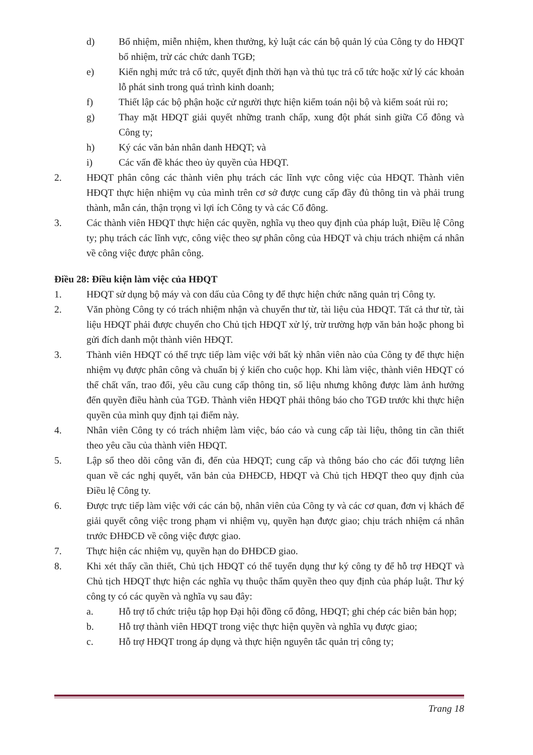d) Bổ nhiệm, miễn nhiệm, khen thưởng, kỷ luật các cán bộ quản lý của Công ty do HĐQT bổ nhiệm, trừ các chức danh TGĐ;
e) Kiến nghị mức trả cổ tức, quyết định thời hạn và thủ tục trả cổ tức hoặc xử lý các khoản lỗ phát sinh trong quá trình kinh doanh;
f) Thiết lập các bộ phận hoặc cử người thực hiện kiểm toán nội bộ và kiểm soát rủi ro;
g) Thay mặt HĐQT giải quyết những tranh chấp, xung đột phát sinh giữa Cổ đông và Công ty;
h) Ký các văn bản nhân danh HĐQT; và
i) Các vấn đề khác theo ủy quyền của HĐQT.
2. HĐQT phân công các thành viên phụ trách các lĩnh vực công việc của HĐQT. Thành viên HĐQT thực hiện nhiệm vụ của mình trên cơ sở được cung cấp đầy đủ thông tin và phải trung thành, mẫn cán, thận trọng vì lợi ích Công ty và các Cổ đông.
3. Các thành viên HĐQT thực hiện các quyền, nghĩa vụ theo quy định của pháp luật, Điều lệ Công ty; phụ trách các lĩnh vực, công việc theo sự phân công của HĐQT và chịu trách nhiệm cá nhân về công việc được phân công.
Điều 28: Điều kiện làm việc của HĐQT
1. HĐQT sử dụng bộ máy và con dấu của Công ty để thực hiện chức năng quản trị Công ty.
2. Văn phòng Công ty có trách nhiệm nhận và chuyển thư từ, tài liệu của HĐQT. Tất cả thư từ, tài liệu HĐQT phải được chuyển cho Chủ tịch HĐQT xử lý, trừ trường hợp văn bản hoặc phong bì gửi đích danh một thành viên HĐQT.
3. Thành viên HĐQT có thể trực tiếp làm việc với bất kỳ nhân viên nào của Công ty để thực hiện nhiệm vụ được phân công và chuẩn bị ý kiến cho cuộc họp. Khi làm việc, thành viên HĐQT có thể chất vấn, trao đổi, yêu cầu cung cấp thông tin, số liệu nhưng không được làm ảnh hưởng đến quyền điều hành của TGĐ. Thành viên HĐQT phải thông báo cho TGĐ trước khi thực hiện quyền của mình quy định tại điểm này.
4. Nhân viên Công ty có trách nhiệm làm việc, báo cáo và cung cấp tài liệu, thông tin cần thiết theo yêu cầu của thành viên HĐQT.
5. Lập sổ theo dõi công văn đi, đến của HĐQT; cung cấp và thông báo cho các đối tượng liên quan về các nghị quyết, văn bản của ĐHĐCĐ, HĐQT và Chủ tịch HĐQT theo quy định của Điều lệ Công ty.
6. Được trực tiếp làm việc với các cán bộ, nhân viên của Công ty và các cơ quan, đơn vị khách để giải quyết công việc trong phạm vi nhiệm vụ, quyền hạn được giao; chịu trách nhiệm cá nhân trước ĐHĐCĐ về công việc được giao.
7. Thực hiện các nhiệm vụ, quyền hạn do ĐHĐCĐ giao.
8. Khi xét thấy cần thiết, Chủ tịch HĐQT có thể tuyển dụng thư ký công ty để hỗ trợ HĐQT và Chủ tịch HĐQT thực hiện các nghĩa vụ thuộc thẩm quyền theo quy định của pháp luật. Thư ký công ty có các quyền và nghĩa vụ sau đây:
a. Hỗ trợ tổ chức triệu tập họp Đại hội đồng cổ đông, HĐQT; ghi chép các biên bản họp;
b. Hỗ trợ thành viên HĐQT trong việc thực hiện quyền và nghĩa vụ được giao;
c. Hỗ trợ HĐQT trong áp dụng và thực hiện nguyên tắc quản trị công ty;
Trang 18